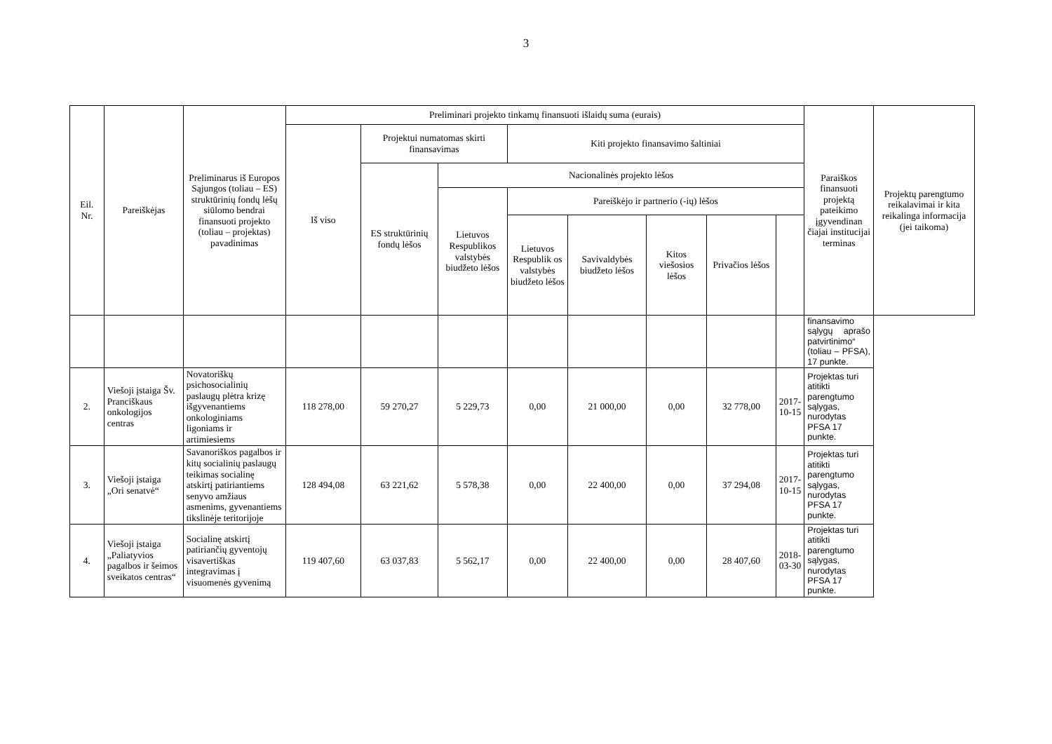3
| Eil. Nr. | Pareiškėjas | Preliminarus iš Europos Sąjungos (toliau – ES) struktūrinių fondų lėšų siūlomo bendrai finansuoti projekto (toliau – projektas) pavadinimas | Preliminari projekto tinkamų finansuoti išlaidų suma (eurais) | | | | | | | | Paraiškos finansuoti projektą pateikimo įgyvendinan čiajai institucijai terminas | Projektų parengtumo reikalavimai ir kita reikalinga informacija (jei taikoma) |
| --- | --- | --- | --- | --- | --- | --- | --- | --- | --- | --- | --- | --- |
| | | | Iš viso | Projektui numatomas skirti finansavimas | | Kiti projekto finansavimo šaltiniai | | | | | | |
| | | | | ES struktūrinių fondų lėšos | Nacionalinės projekto lėšos | | | | | | | |
| | | | | | Lietuvos Respublikos valstybės biudžeto lėšos | Pareiškėjo ir partnerio (-ių) lėšos | | | | | | |
| | | | | | | Lietuvos Respublik os valstybės biudžeto lėšos | Savivaldybės biudžeto lėšos | Kitos viešosios lėšos | Privačios lėšos | | | |
| | | | | | | | | | | | finansavimo sąlygų aprašo patvirtinimo“ (toliau – PFSA), 17 punkte. | |
| 2. | Viešoji įstaiga Šv. Pranciškaus onkologijos centras | Novatoriškų psichosocialinių paslaugų plėtra krizę išgyvenantiems onkologiniams ligoniams ir artimiesiems | 118 278,00 | 59 270,27 | 5 229,73 | 0,00 | 21 000,00 | 0,00 | 32 778,00 | 2017-10-15 | Projektas turi atitikti parengtumo sąlygas, nurodytas PFSA 17 punkte. | |
| 3. | Viešoji įstaiga „Ori senatvė“ | Savanoriškos pagalbos ir kitų socialinių paslaugų teikimas socialinę atskirtį patiriantiems senyvo amžiaus asmenims, gyvenantiems tikslinėje teritorijoje | 128 494,08 | 63 221,62 | 5 578,38 | 0,00 | 22 400,00 | 0,00 | 37 294,08 | 2017-10-15 | Projektas turi atitikti parengtumo sąlygas, nurodytas PFSA 17 punkte. | |
| 4. | Viešoji įstaiga „Paliatyvios pagalbos ir šeimos sveikatos centras“ | Socialinę atskirtį patiriančių gyventojų visavertiškas integravimas į visuomenės gyvenimą | 119 407,60 | 63 037,83 | 5 562,17 | 0,00 | 22 400,00 | 0,00 | 28 407,60 | 2018-03-30 | Projektas turi atitikti parengtumo sąlygas, nurodytas PFSA 17 punkte. | |